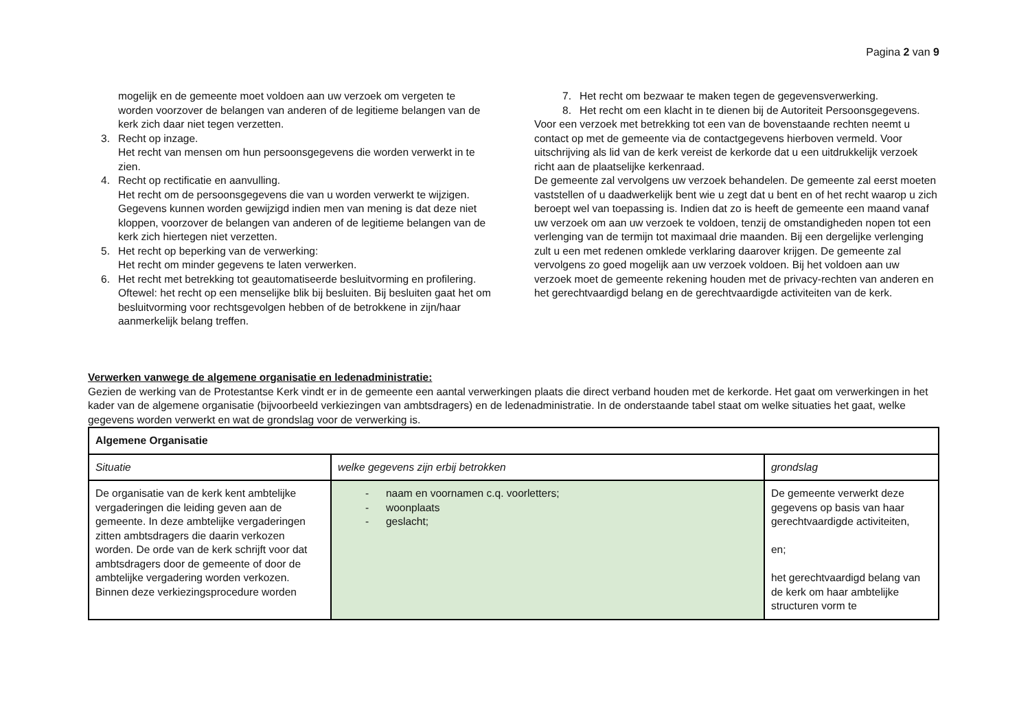Pagina 2 van 9
mogelijk en de gemeente moet voldoen aan uw verzoek om vergeten te worden voorzover de belangen van anderen of de legitieme belangen van de kerk zich daar niet tegen verzetten.
3. Recht op inzage.
Het recht van mensen om hun persoonsgegevens die worden verwerkt in te zien.
4. Recht op rectificatie en aanvulling.
Het recht om de persoonsgegevens die van u worden verwerkt te wijzigen. Gegevens kunnen worden gewijzigd indien men van mening is dat deze niet kloppen, voorzover de belangen van anderen of de legitieme belangen van de kerk zich hiertegen niet verzetten.
5. Het recht op beperking van de verwerking:
Het recht om minder gegevens te laten verwerken.
6. Het recht met betrekking tot geautomatiseerde besluitvorming en profilering.
Oftewel: het recht op een menselijke blik bij besluiten. Bij besluiten gaat het om besluitvorming voor rechtsgevolgen hebben of de betrokkene in zijn/haar aanmerkelijk belang treffen.
7. Het recht om bezwaar te maken tegen de gegevensverwerking.
8. Het recht om een klacht in te dienen bij de Autoriteit Persoonsgegevens.
Voor een verzoek met betrekking tot een van de bovenstaande rechten neemt u contact op met de gemeente via de contactgegevens hierboven vermeld. Voor uitschrijving als lid van de kerk vereist de kerkorde dat u een uitdrukkelijk verzoek richt aan de plaatselijke kerkenraad.
De gemeente zal vervolgens uw verzoek behandelen. De gemeente zal eerst moeten vaststellen of u daadwerkelijk bent wie u zegt dat u bent en of het recht waarop u zich beroept wel van toepassing is. Indien dat zo is heeft de gemeente een maand vanaf uw verzoek om aan uw verzoek te voldoen, tenzij de omstandigheden nopen tot een verlenging van de termijn tot maximaal drie maanden. Bij een dergelijke verlenging zult u een met redenen omklede verklaring daarover krijgen. De gemeente zal vervolgens zo goed mogelijk aan uw verzoek voldoen. Bij het voldoen aan uw verzoek moet de gemeente rekening houden met de privacy-rechten van anderen en het gerechtvaardigd belang en de gerechtvaardigde activiteiten van de kerk.
Verwerken vanwege de algemene organisatie en ledenadministratie:
Gezien de werking van de Protestantse Kerk vindt er in de gemeente een aantal verwerkingen plaats die direct verband houden met de kerkorde. Het gaat om verwerkingen in het kader van de algemene organisatie (bijvoorbeeld verkiezingen van ambtsdragers) en de ledenadministratie. In de onderstaande tabel staat om welke situaties het gaat, welke gegevens worden verwerkt en wat de grondslag voor de verwerking is.
| Algemene Organisatie | | |
| Situatie | welke gegevens zijn erbij betrokken | grondslag |
| De organisatie van de kerk kent ambtelijke vergaderingen die leiding geven aan de gemeente. In deze ambtelijke vergaderingen zitten ambtsdragers die daarin verkozen worden. De orde van de kerk schrijft voor dat ambtsdragers door de gemeente of door de ambtelijke vergadering worden verkozen. Binnen deze verkiezingsprocedure worden | - naam en voornamen c.q. voorletters; - woonplaats - geslacht; | De gemeente verwerkt deze gegevens op basis van haar gerechtvaardigde activiteiten, en; het gerechtvaardigd belang van de kerk om haar ambtelijke structuren vorm te |